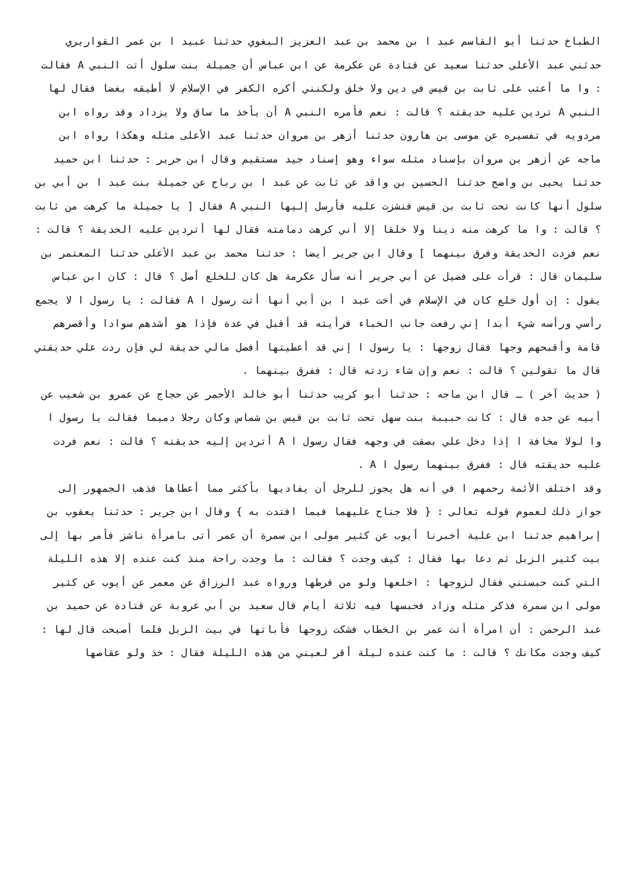الطباخ حدثنا أبو القاسم عبد ا بن محمد بن عبد العزيز البغوي حدثنا عبيد ا بن عمر القواريري حدثني عبد الأعلى حدثنا سعيد عن قتادة عن عكرمة عن ابن عباس أن جميلة بنت سلول أتت النبي A فقالت : وا ما أعتب على ثابت بن قيس في دين ولا خلق ولكنني أكره الكفر في الإسلام لا أطيقه بغضا فقال لها النبي A تردين عليه حديقته ؟ قالت : نعم فأمره النبي A أن يأخذ ما ساق ولا يزداد وقد رواه ابن مردويه في تفسيره عن موسى بن هارون حدثنا أزهر بن مروان حدثنا عبد الأعلى مثله وهكذا رواه ابن ماجه عن أزهر بن مروان بإسناد مثله سواء وهو إسناد جيد مستقيم وقال ابن جرير : حدثنا ابن حميد حدثنا يحيى بن واضح حدثنا الحسين بن واقد عن ثابت عن عبد ا بن رباح عن جميلة بنت عبد ا بن أبي بن سلول أنها كانت تحت ثابت بن قيس فنشزت عليه فأرسل إليها النبي A فقال [ يا جميلة ما كرهت من ثابت ؟ قالت : وا ما كرهت منه دينا ولا خلقا إلا أني كرهت دمامته فقال لها أتردين عليه الحديقة ؟ قالت : نعم فردت الحديقة وفرق بينهما ] وقال ابن جرير أيضا : حدثنا محمد بن عبد الأعلى حدثنا المعتمر بن سليمان قال : قرأت على فضيل عن أبي جرير أنه سأل عكرمة هل كان للخلع أصل ؟ قال : كان ابن عباس يقول : إن أول خلع كان في الإسلام في أخت عبد ا بن أبي أنها أتت رسول ا A فقالت : يا رسول ا لا يجمع رأسي ورأسه شيء أبدا إني رفعت جانب الخباء فرأيته قد أقبل في عدة فإذا هو أشدهم سوادا وأقصرهم قامة وأقبحهم وجها فقال زوجها : يا رسول ا إني قد أعطيتها أفضل مالي حديقة لي فإن ردت علي حديقتي قال ما تقولين ؟ قالت : نعم وإن شاء زدته قال : ففرق بينهما .
( حديث آخر ) ـ قال ابن ماجه : حدثنا أبو كريب حدثنا أبو خالد الأحمر عن حجاج عن عمرو بن شعيب عن أبيه عن جده قال : كانت حبيبة بنت سهل تحت ثابت بن قيس بن شماس وكان رجلا دميما فقالت يا رسول ا وا لولا مخافة ا إذا دخل علي بصقت في وجهه فقال رسول ا A أتردين إليه حديقته ؟ قالت : نعم فردت عليه حديقته قال : ففرق بينهما رسول ا A .
وقد اختلف الأئمة رحمهم ا في أنه هل يجوز للرجل أن يفاديها بأكثر مما أعطاها فذهب الجمهور إلى جواز ذلك لعموم قوله تعالى : { فلا جناح عليهما فيما افتدت به } وقال ابن جرير : حدثنا يعقوب بن إبراهيم حدثنا ابن علية أخبرنا أيوب عن كثير مولى ابن سمرة أن عمر أتى بامرأة ناشز فأمر بها إلى بيت كثير الزبل ثم دعا بها فقال : كيف وجدت ؟ فقالت : ما وجدت راحة منذ كنت عنده إلا هذه الليلة التي كنت حبستني فقال لزوجها : اخلعها ولو من قرطها ورواه عبد الرزاق عن معمر عن أيوب عن كثير مولى ابن سمرة فذكر مثله وزاد فحبسها فيه ثلاثة أيام قال سعيد بن أبي عروبة عن قتادة عن حميد بن عبد الرحمن : أن امرأة أتت عمر بن الخطاب فشكت زوجها فأباتها في بيت الزبل فلما أصبحت قال لها : كيف وجدت مكانك ؟ قالت : ما كنت عنده ليلة أقر لعيني من هذه الليلة فقال : خذ ولو عقاصها